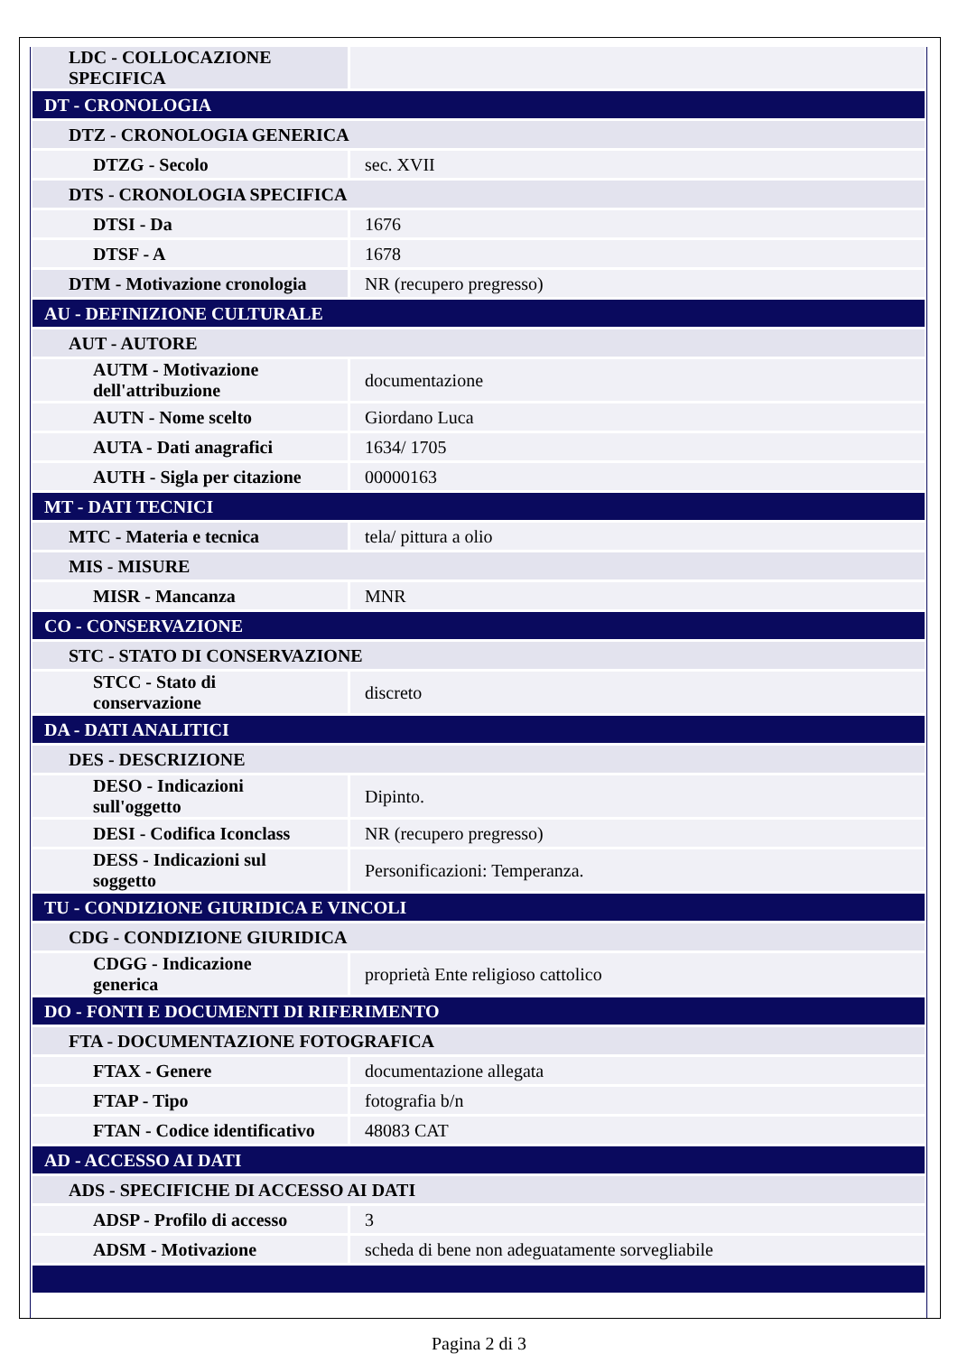| LDC - COLLOCAZIONE SPECIFICA | |
| DT - CRONOLOGIA | |
| DTZ - CRONOLOGIA GENERICA | |
| DTZG - Secolo | sec. XVII |
| DTS - CRONOLOGIA SPECIFICA | |
| DTSI - Da | 1676 |
| DTSF - A | 1678 |
| DTM - Motivazione cronologia | NR (recupero pregresso) |
| AU - DEFINIZIONE CULTURALE | |
| AUT - AUTORE | |
| AUTM - Motivazione dell'attribuzione | documentazione |
| AUTN - Nome scelto | Giordano Luca |
| AUTA - Dati anagrafici | 1634/ 1705 |
| AUTH - Sigla per citazione | 00000163 |
| MT - DATI TECNICI | |
| MTC - Materia e tecnica | tela/ pittura a olio |
| MIS - MISURE | |
| MISR - Mancanza | MNR |
| CO - CONSERVAZIONE | |
| STC - STATO DI CONSERVAZIONE | |
| STCC - Stato di conservazione | discreto |
| DA - DATI ANALITICI | |
| DES - DESCRIZIONE | |
| DESO - Indicazioni sull'oggetto | Dipinto. |
| DESI - Codifica Iconclass | NR (recupero pregresso) |
| DESS - Indicazioni sul soggetto | Personificazioni: Temperanza. |
| TU - CONDIZIONE GIURIDICA E VINCOLI | |
| CDG - CONDIZIONE GIURIDICA | |
| CDGG - Indicazione generica | proprietà Ente religioso cattolico |
| DO - FONTI E DOCUMENTI DI RIFERIMENTO | |
| FTA - DOCUMENTAZIONE FOTOGRAFICA | |
| FTAX - Genere | documentazione allegata |
| FTAP - Tipo | fotografia b/n |
| FTAN - Codice identificativo | 48083 CAT |
| AD - ACCESSO AI DATI | |
| ADS - SPECIFICHE DI ACCESSO AI DATI | |
| ADSP - Profilo di accesso | 3 |
| ADSM - Motivazione | scheda di bene non adeguatamente sorvegliabile |
Pagina 2 di 3